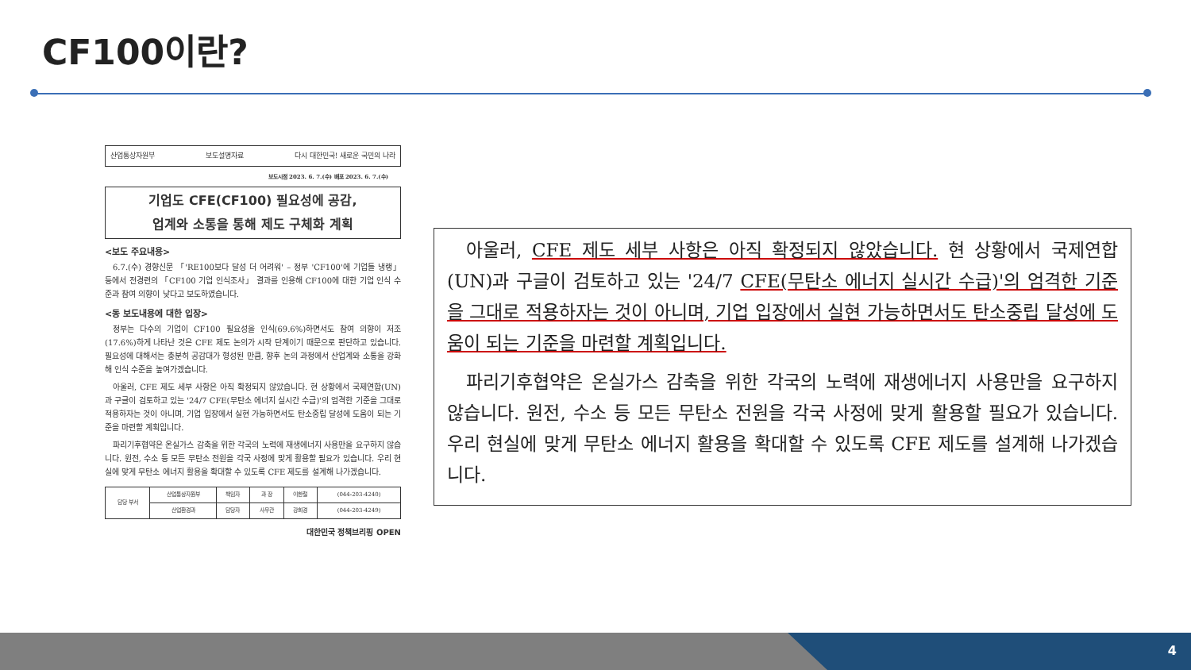CF100이란?
산업통상자원부 보도설명자료 다시 대한민국! 새로운 국민의 나라
보도시점 2023. 6. 7.(수) 배포 2023. 6. 7.(수)
기업도 CFE(CF100) 필요성에 공감,
업계와 소통을 통해 제도 구체화 계획
<보도 주요내용>
6.7.(수) 경향신문 「'RE100보다 달성 더 어려워' – 정부 'CF100'에 기업들 냉랭」 등에서 전경련의 「CF100 기업 인식조사」 결과를 인용해 CF100에 대한 기업 인식 수준과 참여 의향이 낮다고 보도하였습니다.
<동 보도내용에 대한 입장>
정부는 다수의 기업이 CF100 필요성을 인식(69.6%)하면서도 참여 의향이 저조(17.6%)하게 나타난 것은 CFE 제도 논의가 시작 단계이기 때문으로 판단하고 있습니다. 필요성에 대해서는 충분히 공감대가 형성된 만큼, 향후 논의 과정에서 산업계와 소통을 강화해 인식 수준을 높여가겠습니다.
아울러, CFE 제도 세부 사항은 아직 확정되지 않았습니다. 현 상황에서 국제연합(UN)과 구글이 검토하고 있는 '24/7 CFE(무탄소 에너지 실시간 수급)'의 엄격한 기준을 그대로 적용하자는 것이 아니며, 기업 입장에서 실현 가능하면서도 탄소중립 달성에 도움이 되는 기준을 마련할 계획입니다.
파리기후협약은 온실가스 감축을 위한 각국의 노력에 재생에너지 사용만을 요구하지 않습니다. 원전, 수소 등 모든 무탄소 전원을 각국 사정에 맞게 활용할 필요가 있습니다. 우리 현실에 맞게 무탄소 에너지 활용을 확대할 수 있도록 CFE 제도를 설계해 나가겠습니다.
| 담당 부서 | 산업통상자원부 | 책임자 | 과 장 | 이한철 | (044-203-4240) |
| | 산업환경과 | 담당자 | 사무관 | 강희경 | (044-203-4249) |
대한민국 정책브리핑 OPEN
아울러, CFE 제도 세부 사항은 아직 확정되지 않았습니다. 현 상황에서 국제연합(UN)과 구글이 검토하고 있는 '24/7 CFE(무탄소 에너지 실시간 수급)'의 엄격한 기준을 그대로 적용하자는 것이 아니며, 기업 입장에서 실현 가능하면서도 탄소중립 달성에 도움이 되는 기준을 마련할 계획입니다.
파리기후협약은 온실가스 감축을 위한 각국의 노력에 재생에너지 사용만을 요구하지 않습니다. 원전, 수소 등 모든 무탄소 전원을 각국 사정에 맞게 활용할 필요가 있습니다. 우리 현실에 맞게 무탄소 에너지 활용을 확대할 수 있도록 CFE 제도를 설계해 나가겠습니다.
4